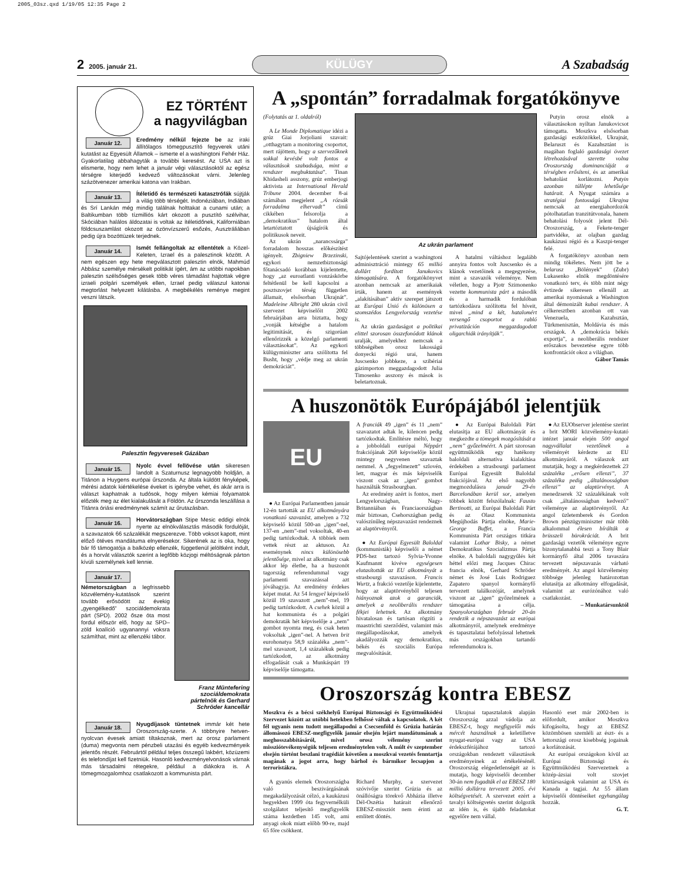2005_03sz.qxd 1/19/05 12:35 Page 2
2 2005. január 21.
KÜLÜGY
A Szabadság
EZ TÖRTÉNT
a nagyvilágban
Január 12. Eredmény nélkül fejezte be az iraki állítólagos tömegpusztító fegyverek utáni kutatást az Egyesült Államok – ismerte el a washingtoni Fehér Ház. Gyakorlatilag abbahagyták a további keresést. Az USA azt is elismerte, hogy nem lehet a január végi választásoktól az egész térségre kiterjedő kedvező változásokat várni. Jelenleg százötvenezer amerikai katona van Irakban.
Január 13. Ítéletidő és természeti katasztrófák sújtják a világ több térségét. Indonéziában, Indiában és Srí Lankán még mindig találnak holttakat a cunami után; a Baltikumban több tízmilliós kárt okozott a pusztító szélvihar, Skóciában halálos áldozatai is voltak az ítéletidőnek, Kaliforniában földcsuszamlást okozott az özönvízszerű esőzés, Ausztráliában pedig újra bozóttüzek terjednek.
Január 14. Ismét fellángoltak az ellentétek a Közel-Keleten, Izrael és a palesztinok között. A nem egészen egy hete megválasztott palesztin elnök, Mahmúd Abbász személye mérsékelt politikát ígért, ám az utóbbi napokban palesztin szélsőséges gesek több véres támadást hajtottak végre izraeli polgári személyek ellen, Izrael pedig válaszul katonai megtorlást helyezett kilátásba. A megbékélés reménye megint veszni látszik.
Palesztin fegyveresek Gázában
Január 15. Nyolc évvel fellövése után sikeresen landolt a Szaturnusz legnagyobb holdján, a Titánon a Huygens európai űrszonda. Az általa küldött fényképek, mérési adatok kiértékelése éveket is igénybe vehet, és akár arra is választ kaphatnak a tudósok, hogy milyen kémiai folyamatok előzték meg az élet kialakulását a Földön. Az űrszonda leszállása a Titánra óriási eredménynek számít az űrutazásban.
Január 16. Horvátországban Stipe Mesic eddigi elnök nyerte az elnökválasztás második fordulóját, a szavazatok 66 százalékát megszerezve. Több voksot kapott, mint előző ötéves mandátuma elnyerésekor. Sikerének az is oka, hogy bár fő támogatója a balközép ellenzék, függetlenül jelöltként indult, és a horvát választók szerint a legfőbb közjogi méltóságnak párton kívüli személynek kell lennie.
Franz Müntefering szociáldemokrata pártelnök és Gerhard Schröder kancellár
Január 17. Németország­ban a legfrissebb közvélemény-kutatások szerint tovább erősödött az évekig „gyengélkedő” szociáldemokrata párt (SPD). 2002 ősze óta most fordul először elő, hogy az SPD–zöld koalíció ugyanannyi voksra számíthat, mint az ellenzéki tábor.
Január 18. Nyugdíjasok tüntetnek immár két hete Oroszország-szerte. A többnyire hetven-nyolcvan évesek amiatt tiltakoznak, mert az orosz parlament (duma) megvonta nem pénzbeli utazási és egyéb kedvezményeik jelentős részét. Februártól például teljes összegű lakbért, közüzemi és telefondíjat kell fizetniük. Hasonló kedvezményelvonások várnak más társadalmi rétegekre, például a diákokra is. A tömegmozgalomhoz csatlakozott a kommunista párt.
A „spontán” forradalmak forgatókönyve
(Folytatás az 1. oldalról)
A Le Monde Diplomatique idézi a grúz Giai Jorjoliani szavait: „otthagytam a monitoring csoportot, mert rájöttem, hogy a szervezőknek sokkal kevésbé volt fontos a választások szabadsága, mint a rendszer megbuktatása”. Tinan Khidasheli asszony, grúz emberjogi aktivista az International Herald Tribune 2004. december 8-ai számában megjelent „A rózsák forradalma elhervadt” című cikkében felsorolja a „demokratikus” hatalom által letartóztatott újságírók és politikusok neveit.
Az ukrán „narancssárga” forradalom hosszas előkészítést igényelt. Zbigniew Brzezinski, egykori nemzetbiztonsági főtanácsadó korábban kijelentette, hogy „az euroatlanti vonzáskörbe feltétlenül be kell kapcsolni a posztszovjet térség független államait, elsősorban Ukrajnát”. Madeleine Albright 280 ukrán civil szervezet képviselőit 2002 februárjában arra biztatta, hogy „vonják kétségbe a hatalom legitimitását, és szigorúan ellenőrizzék a közelgő parlamenti választásokat”. Az egykori külügyminiszter arra szólította fel Busht, hogy „védje meg az ukrán demokráciát”.
Az ukrán parlament
Sajtójelentések szerint a washingtoni adminisztráció mintegy 65 millió dollárt fordított Janukovics támogatására. A forgatókönyvet azonban nemcsak az amerikaiak írták, hanem az események „alakításában” aktív szerepet játszott az Európai Unió és különösen a szomszédos Lengyelország vezetése is.
Az ukrán gazdaságot a politikai elittel szorosan összefonódott klánok uralják, amelyekhez nemcsak a többségében orosz lakosságú donyecki régió urai, hanem Juscsenko jobbkeze, a szibériai gázimporton meggazdagodott Julia Timosenko asszony és mások is beletartoznak.
A hatalmi váltáshoz legalább annyira fontos volt Juscsenko és a klánok vezetőinek a megegyezése, mint a szavazók véleménye. Nem véletlen, hogy a Pjotr Szimonenko vezette kommunista párt a második és a harmadik fordulóban tartózkodásra szólította fel híveit, mivel „mind a két, hatalomért versengő csoportot a rabló privatizáción meggazdagodott oligarchiák irányítják”.
Putyin orosz elnök a választásokon nyíltan Janukovicsot támogatta. Moszkva elsősorban gazdasági eszközökkel, Ukrajnát, Belaruszt és Kazahsztánt is magában foglaló gazdasági övezet létrehozásával szerette volna Oroszország dominanciáját a térségben erősíteni, és az amerikai behatolást korlátozni. Putyin azonban túllépte lehetősége határait. A Nyugat számára a stratégiai fontosságú Ukrajna nemcsak az energiahordozók pótolhatatlan tranzitútvonala, hanem behatolási folyosót jelent Dél-Oroszország, a Fekete-tenger partvidéke, az olajban gazdag kaukázusi régió és a Kaszpi-tenger felé.
A forgatókönyv azonban nem mindig tökéletes. Nem jött be a belarusz „Bölények” (Zubr) Lukasenko elnök megdöntésére vonatkozó terv, és több mint négy évtizede sikeresen ellenáll az amerikai nyomásnak a Washington által démonizált kubai rendszer. A célkeresztben azonban ott van Venezuela, Kazahsztán, Türkmenisztán, Moldávia és más országok. A „demokrácia békés exportja”, a neoliberális rendszer erőszakos bevezetése egyre több konfrontációt okoz a világban.
Gábor Tamás
A huszonötök Európájából jelentjük
EU
● Az Európai Parlamentben január 12-én tartották az EU alkotmányára vonatkozó szavazást, amelyen a 732 képviselő közül 500-an „igen”-nel, 137-en „nem”-mel voksoltak, 40-en pedig tartózkodtak. A többiek nem vettek részt az aktuson. Az eseménynek nincs különösebb jelentősége, mivel az alkotmány csak akkor lép életbe, ha a huszonöt tagország referendummal vagy parlamenti szavazással azt jóváhagyja. Az eredmény érdekes képet mutat. Az 54 lengyel képviselő közül 19 szavazott „nem”-mel, 19 pedig tartózkodott. A csehek közül a hat kommunista és a polgári demokraták hét képviselője a „nem” gombot nyomta meg, és csak heten voksoltak „igen”-nel. A hetven brit eurohonatya 58,9 százaléka „nem”-mel szavazott, 1,4 százalékuk pedig tartózkodott, az alkotmány elfogadását csak a Munkáspárt 19 képviselője támogatta.
A franciák 49 „igen” és 11 „nem” szavazatot adtak le, kilencen pedig tartózkodtak. Említésre méltó, hogy a jobboldali európai Néppárt frakciójának 268 képviselője közül mintegy negyvenen szavaztak nemmel. A „fegyelmezett” szlovén, lett, magyar és más képviselők viszont csak az „igen” gombot használták Strasbourgban.
Az eredmény azért is fontos, mert Lengyelországban, Nagy-Britanniában és Franciaországban már biztosan, Csehországban pedig valószínűleg népszavazást rendeznek az alaptörvényről.
● Az Európai Egyesült Baloldal (kommunisták) képviselői a német PDS-hez tartozó Sylvia-Yvonne Kaufmannt kivéve egységesen elutasították az EU alkotmányát a strasbourgi szavazáson. Francis Wurtz, a frakció vezetője kijelentette, hogy az alaptörvényből teljesen hiányoznak azok a garanciák, amelyek a neoliberális rendszer fékjei lehetnek. Az alkotmány hivatalosan és tartósan rögzíti a maastrichti szerződést, valamint más megállapodásokat, amelyek akadályozzák egy demokratikus, békés és szociális Európa megvalósítását.
● Az Európai Baloldali Párt elutasítja az EU alkotmányát és megkezdte a tömegek mozgósítását a „nem” győzelméért. A párt szorosan együttműködik egy hatékony baloldali alternatíva kialakítása érdekében a strasbourgi parlament Európai Egyesült Baloldal frakciójával. Az első nagyobb megmozdulásra január 29-én Barcelonában kerül sor, amelyen többek között felszólalnak: Fausto Bertinotti, az Európai Baloldali Párt és az Olasz Kommunista Megújhodás Pártja elnöke, Marie-George Buffet, a Francia Kommunista Párt országos titkára valamint Lothar Bisky, a német Demokratikus Szocializmus Pártja elnöke. A baloldali nagygyűlés két héttel előzi meg Jacques Chirac francia elnök, Gerhard Schröder német és José Luis Rodriguez Zapatero spanyol kormányfő tervezett találkozóját, amelynek viszont az „igen” győzelmének a támogatása a célja. Spanyolországban február 20-án rendezik a népszavazást az európai alkotmányról, amelynek eredménye és tapasztalatai befolyással lehetnek más országokban tartandó referendumokra is.
● Az EUObserver jelentése szerint a brit MORI közvélemény-kutató intézet január elején 500 angol nagyvállalat vezetőinek a véleményét kérdezte az EU alkotmányáról. A válaszok azt mutatják, hogy a megkérdezettek 23 százaléka „erősen ellenzi”, 37 százaléka pedig „általánosságban ellenzi” az alaptörvényt. A menedzserek 32 százalékának volt csak „általánosságban kedvező” véleménye az alaptörvényről. Az angol üzletemberek és Gordon Brown pénzügyminiszter már több alkalommal élesen bírálták a brüsszeli bürokráciát. A brit gazdasági vezetők véleménye egyre bizonytalanabbá teszi a Tony Blair kormányfő által 2006 tavaszára tervezett népszavazás várható eredményét. Az angol közvélemény többsége jelenleg határozottan elutasítja az alkotmány elfogadását, valamint az eurózónához való csatlakozást.
– Munkatársunktól
Oroszország kontra EBESZ
Moszkva és a bécsi székhelyű Európai Biztonsági és Együttműködési Szervezet között az utóbbi hetekben felhőssé váltak a kapcsolatok. A két fél ugyanis nem tudott megállapodni a Csecsenföld és Grúzia határán állomásozó EBESZ-megfigyelők január elsején lejárt mandátumának a meghosszabbításáról, mivel orosz vélemény szerint missziótevékenységük teljesen eredménytelen volt. A múlt év szeptember elsején történt beszlani tragédiát követően a moszkvai vezetés fenntartja magának a jogot arra, hogy bárhol és bármikor lecsapjon a terroristákra.
A gyanús elemek Oroszországba való beszivárgásának megakadályozását célzó, a kaukázusi hegyekben 1999 óta fegyvernélküli szolgálatot teljesítő megfigyelők száma kezdetben 145 volt, ami anyagi okok miatt előbb 90-re, majd 65 főre csökkent.
Richard Murphy, a szervezet szóvivője szerint Grúzia és az önállóságra törekvő Abházia illetve Dél-Oszétia határait ellenőrző EBESZ-missziót nem érinti az említett döntés.
Ukrajnai tapasztalatok alapján Oroszország azzal vádolja az EBESZ-t, hogy megfigyelői más mércét használnak a keletilletve nyugat-európai vagy az USA érdekszférájához tartozó országokban rendezett választások eredményeinek az értékelésénél. Oroszország elégedetlenségét az is mutatja, hogy képviselői december 30-án nem fogadták el az EBESZ 180 millió dollárra tervezett 2005. évi költségvetését. A szervezet ezért a tavalyi költségvetés szerint dolgozik az idén is, és újabb feladatokat egyelőre nem vállal.
Hasonló eset már 2002-ben is előfordult, amikor Moszkva kifogásolta, hogy az EBESZ közömbösen szemléli az észt- és a lettországi orosz kisebbség jogainak a korlátozását.
Az európai országokon kívül az Európai Biztonsági és Együttműködési Szervezetnek a közép-ázsiai volt szovjet köztársaságok valamint az USA és Kanada a tagjai. Az 55 állam képviselői döntéseiket egyhangúlag hozzák.
G. T.